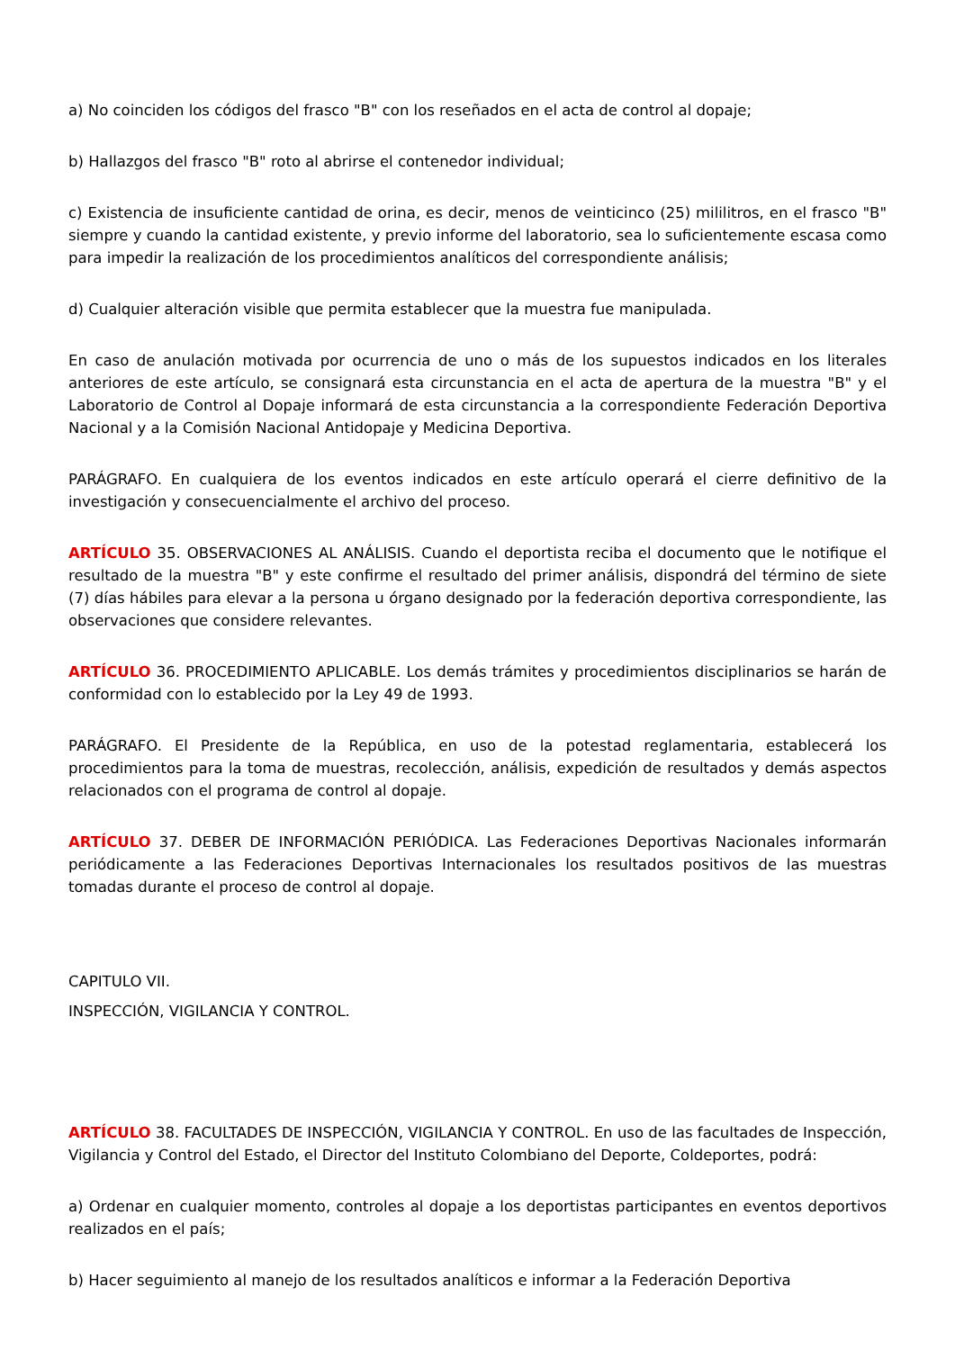a) No coinciden los códigos del frasco "B" con los reseñados en el acta de control al dopaje;
b) Hallazgos del frasco "B" roto al abrirse el contenedor individual;
c) Existencia de insuficiente cantidad de orina, es decir, menos de veinticinco (25) mililitros, en el frasco "B" siempre y cuando la cantidad existente, y previo informe del laboratorio, sea lo suficientemente escasa como para impedir la realización de los procedimientos analíticos del correspondiente análisis;
d) Cualquier alteración visible que permita establecer que la muestra fue manipulada.
En caso de anulación motivada por ocurrencia de uno o más de los supuestos indicados en los literales anteriores de este artículo, se consignará esta circunstancia en el acta de apertura de la muestra "B" y el Laboratorio de Control al Dopaje informará de esta circunstancia a la correspondiente Federación Deportiva Nacional y a la Comisión Nacional Antidopaje y Medicina Deportiva.
PARÁGRAFO. En cualquiera de los eventos indicados en este artículo operará el cierre definitivo de la investigación y consecuencialmente el archivo del proceso.
ARTÍCULO 35. OBSERVACIONES AL ANÁLISIS. Cuando el deportista reciba el documento que le notifique el resultado de la muestra "B" y este confirme el resultado del primer análisis, dispondrá del término de siete (7) días hábiles para elevar a la persona u órgano designado por la federación deportiva correspondiente, las observaciones que considere relevantes.
ARTÍCULO 36. PROCEDIMIENTO APLICABLE. Los demás trámites y procedimientos disciplinarios se harán de conformidad con lo establecido por la Ley 49 de 1993.
PARÁGRAFO. El Presidente de la República, en uso de la potestad reglamentaria, establecerá los procedimientos para la toma de muestras, recolección, análisis, expedición de resultados y demás aspectos relacionados con el programa de control al dopaje.
ARTÍCULO 37. DEBER DE INFORMACIÓN PERIÓDICA. Las Federaciones Deportivas Nacionales informarán periódicamente a las Federaciones Deportivas Internacionales los resultados positivos de las muestras tomadas durante el proceso de control al dopaje.
CAPITULO VII.
INSPECCIÓN, VIGILANCIA Y CONTROL.
ARTÍCULO 38. FACULTADES DE INSPECCIÓN, VIGILANCIA Y CONTROL. En uso de las facultades de Inspección, Vigilancia y Control del Estado, el Director del Instituto Colombiano del Deporte, Coldeportes, podrá:
a) Ordenar en cualquier momento, controles al dopaje a los deportistas participantes en eventos deportivos realizados en el país;
b) Hacer seguimiento al manejo de los resultados analíticos e informar a la Federación Deportiva